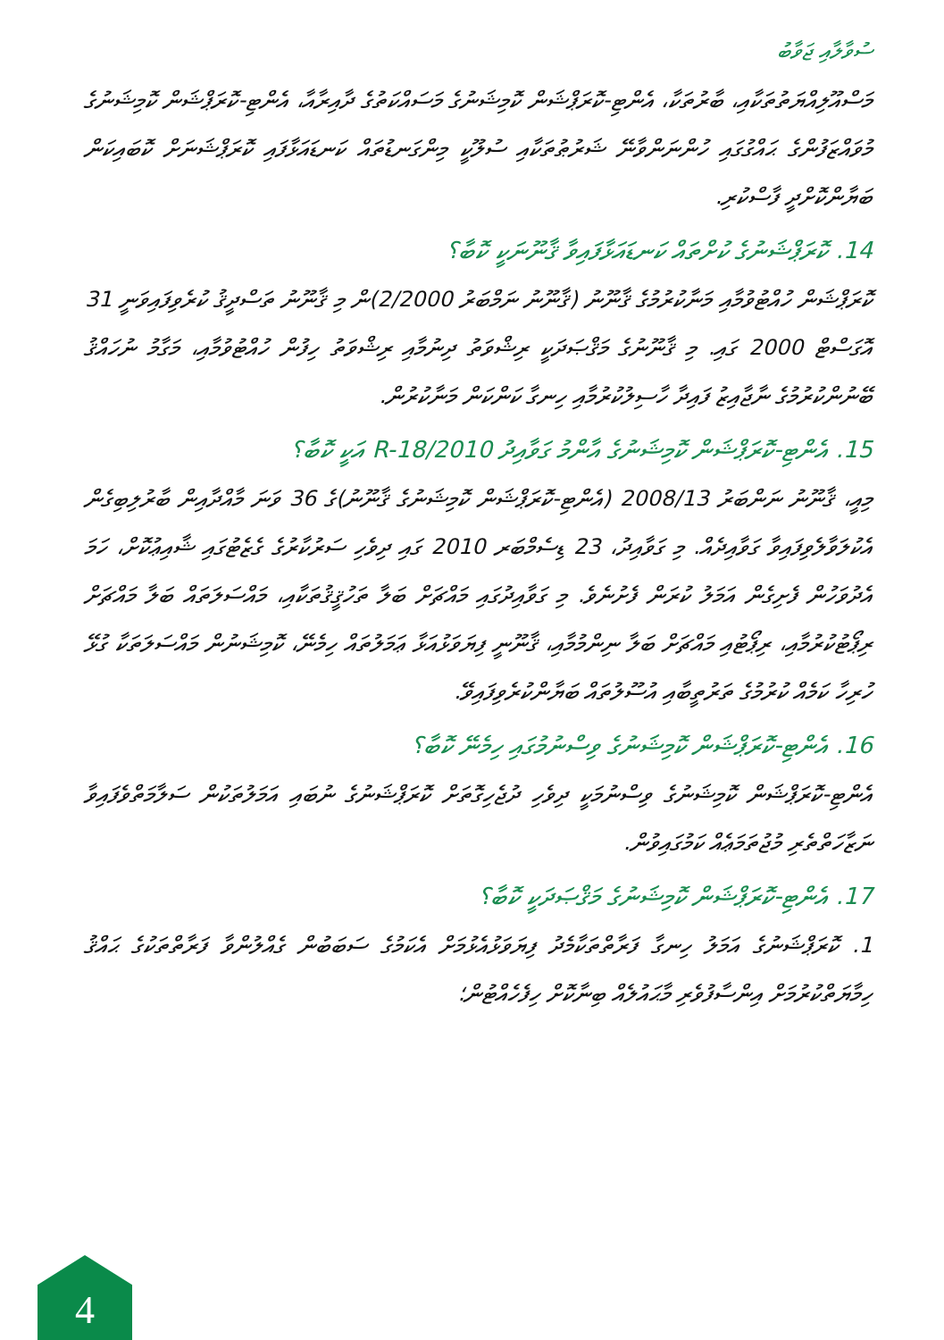ސުވާލާއި ޖަވާބު
މަސްއޫލިއްޔަތުތަކާއި، ބާރުތަކާ، އެންޓި-ކޮރަޕްޝަން ކޮމިޝަނުގެ މަސައްކަތުގެ ދާއިރާއާ، އެންޓި-ކޮރަޕްޝަން ކޮމިޝަނުގެ މުވައްޒަފުންގެ ޙައްގުގައި ހުންނަންވާނޭ ޝަރުޠުތަކާއި ސުލޫކީ މިންގަނޑުތައް ކަނޑައަޅާފައި ކޮރަޕްޝަނަށް ކޮބައިކަން ބަޔާންކޮށްދީ ފާސްކުރި.
14. ކޮރަޕްޝަނުގެ ކުށްތައް ކަނޑައަޅާފައިވާ ޤާނޫނަކީ ކޮބާ؟
ކޮރަޕްޝަން ހުއްޓުވުމާއި މަނާކުރުމުގެ ޤާނޫނު (ޤާނޫނު ނަމްބަރު 2/2000)ން މި ޤާނޫނު ތަސްދީޤު ކުރެވިފައިވަނީ 31 އޮގަސްޓް 2000 ގައި. މި ޤާނޫނުގެ މަޤްޞަދަކީ ރިޝްވަތު ދިނުމާއި ރިޝްވަތު ހިފުން ހުއްޓުވުމާއި، މަގާމު ނުހައްޤު ބޭނުންކުރުމުގެ ނާޖާއިޒު ފައިދާ ހާސިލުކުރުމާއި ހިނގާ ކަންކަން މަނާކުރުން.
15. އެންޓި-ކޮރަޕްޝަން ކޮމިޝަނުގެ އާންމު ގަވާއިދު R-18/2010 އަކީ ކޮބާ؟
މިއީ، ޤާނޫނު ނަންބަރު 2008/13 (އެންޓި-ކޮރަޕްޝަން ކޮމިޝަނުގެ ޤާނޫނު)ގެ 36 ވަނަ މާއްދާއިން ބާރުލިބިގެން އެކުލަވާލެވިފައިވާ ގަވާއިދެއް. މި ގަވާއިދު، 23 ޑިސެމްބަރ 2010 ގައި ދިވެހި ސަރުކާރުގެ ގެޒެޓުގައި ޝާއިޢުކޮށް، ހަމަ އެދުވަހުން ފެށިގެން އަމަލު ކުރަން ފެށުނެވެ. މި ގަވާއިދުގައި މައްޗަށް ބަލާ ތަހުޤީޤުތަކާއި، މައްސަލަތައް ބަލާ މައްޗަށް ރިޕޯޓުކުރުމާއި، ރިޕޯޓުއި މައްޗަށް ބަލާ ނިންމުމާއި، ޤާނޫނީ ފިޔަވަޅުއަޅާ ޢަމަލުތައް ހިމެނޭ، ކޮމިޝަނުން މައްސަލަތަކާ ގުޅޭ ހުރިހާ ކަމެއް ކުރުމުގެ ތަރުތީބާއި އުސޫލުތައް ބަޔާންކުރެވިފައިވޭ.
16. އެންޓި-ކޮރަޕްޝަން ކޮމިޝަނުގެ ވިސްނުމުގައި ހިމެނޭ ކޮބާ؟
އެންޓި-ކޮރަޕްޝަން ކޮމިޝަނުގެ ވިސްނުމަކީ ދިވެހި ދުޖެހިގޮތަށް ކޮރަޕްޝަނުގެ ނުބައި އަމަލުތަކުން ސަލާމަތްވެފައިވާ ނަޒާހަތްތެރި މުޖުތަމަޢެއް ކަމުގައިވުން.
17. އެންޓި-ކޮރަޕްޝަން ކޮމިޝަނުގެ މަޤްޞަދަކީ ކޮބާ؟
1. ކޮރަޕްޝަނުގެ އަމަލު ހިނގާ ފަރާތްތަކާމެދު ފިޔަވަޅުއެޅުމަށް އެކަމުގެ ސަބަބުން ގެއްލުންވާ ފަރާތްތަކުގެ ޙައްޤު ހިމާޔަތްކުރުމަށް އިންސާފުވެރި މާޙައުލެއް ބިނާކޮށް ހިފެހެއްޓުން؛
4